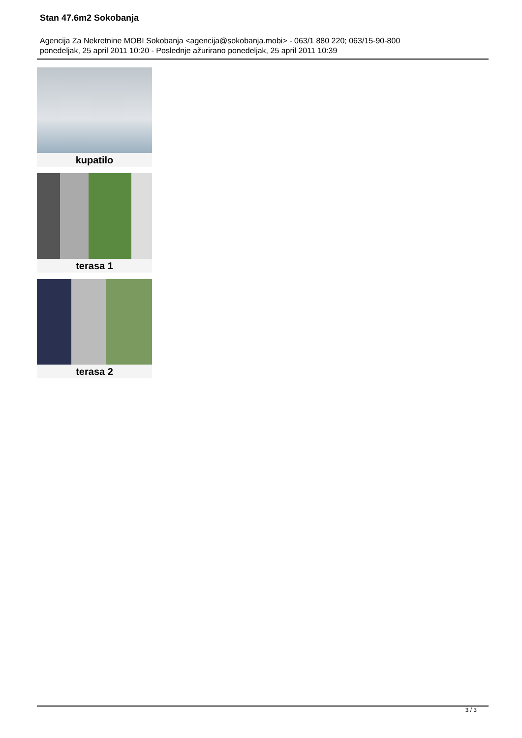Stan 47.6m2 Sokobanja
Agencija Za Nekretnine MOBI Sokobanja <agencija@sokobanja.mobi> - 063/1 880 220; 063/15-90-800
ponedeljak, 25 april 2011 10:20 - Poslednje ažurirano ponedeljak, 25 april 2011 10:39
kupatilo
terasa 1
terasa 2
3 / 3